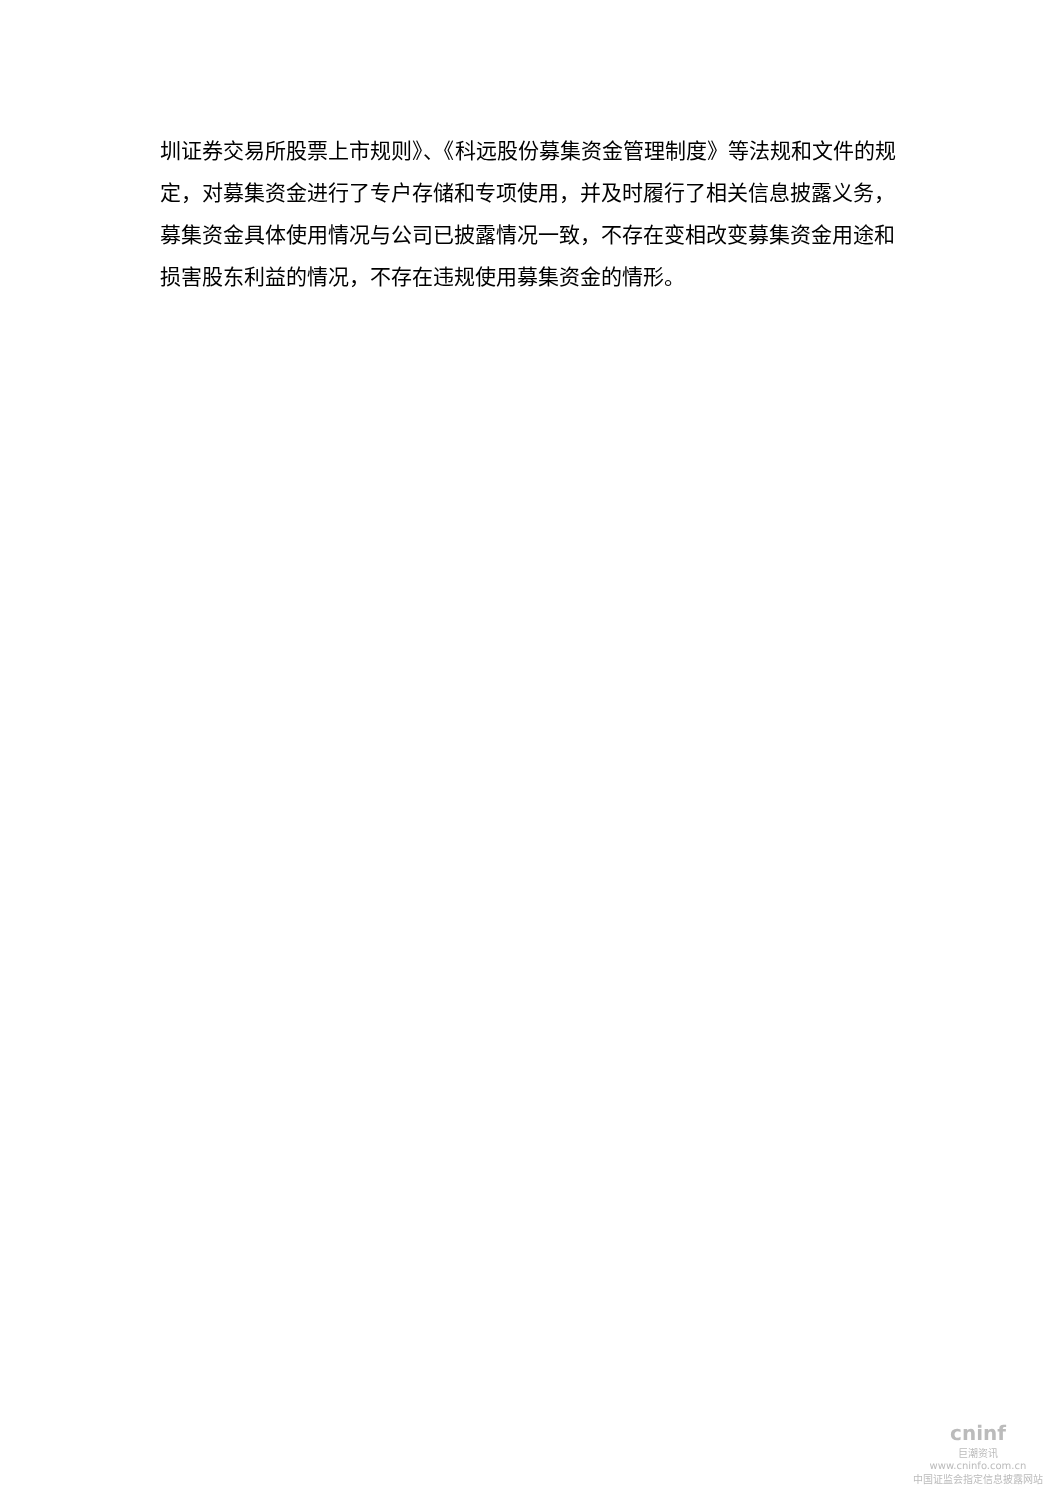圳证券交易所股票上市规则》、《科远股份募集资金管理制度》等法规和文件的规定，对募集资金进行了专户存储和专项使用，并及时履行了相关信息披露义务，募集资金具体使用情况与公司已披露情况一致，不存在变相改变募集资金用途和损害股东利益的情况，不存在违规使用募集资金的情形。
cninf
巨潮资讯
www.cninfo.com.cn
中国证监会指定信息披露网站